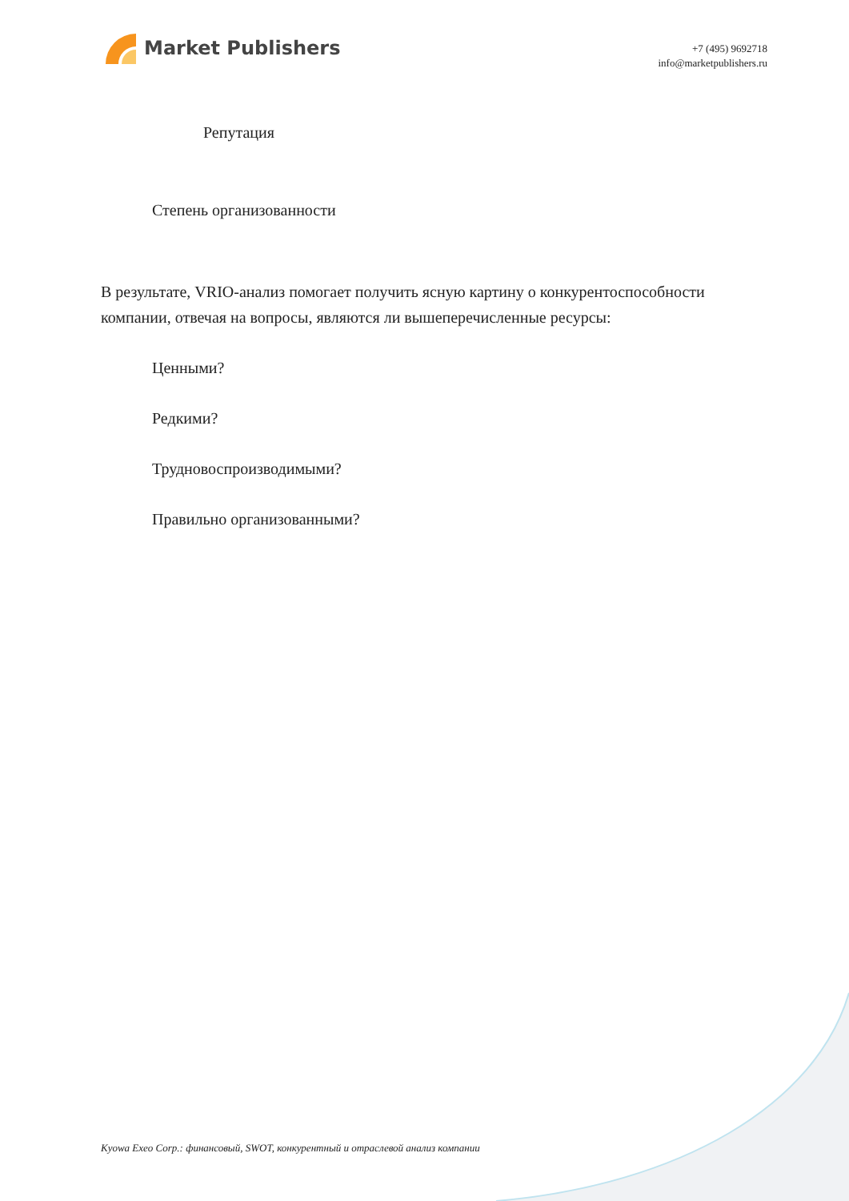Market Publishers
+7 (495) 9692718
info@marketpublishers.ru
Репутация
Степень организованности
В результате, VRIO-анализ помогает получить ясную картину о конкурентоспособности компании, отвечая на вопросы, являются ли вышеперечисленные ресурсы:
Ценными?
Редкими?
Трудновоспроизводимыми?
Правильно организованными?
Kyowa Exeo Corp.: финансовый, SWOT, конкурентный и отраслевой анализ компании